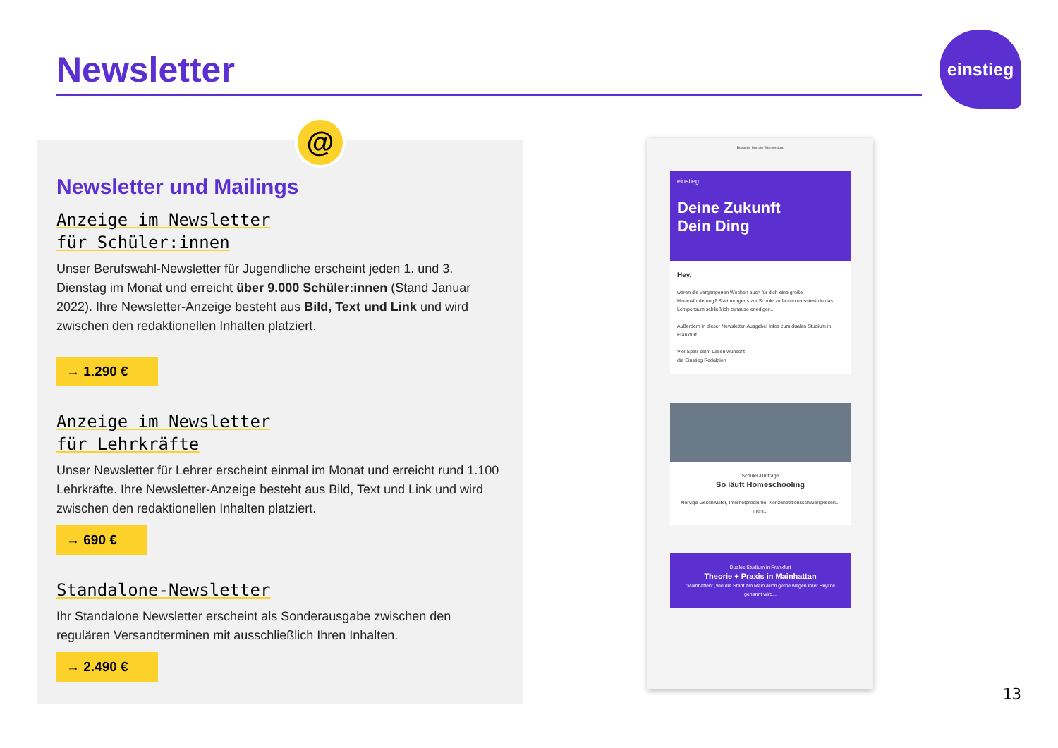Newsletter
einstieg
@
Newsletter und Mailings
Anzeige im Newsletter
für Schüler:innen
Unser Berufswahl-Newsletter für Jugendliche erscheint jeden 1. und 3. Dienstag im Monat und erreicht über 9.000 Schüler:innen (Stand Januar 2022). Ihre Newsletter-Anzeige besteht aus Bild, Text und Link und wird zwischen den redaktionellen Inhalten platziert.
→ 1.290 €
Anzeige im Newsletter
für Lehrkräfte
Unser Newsletter für Lehrer erscheint einmal im Monat und erreicht rund 1.100 Lehrkräfte. Ihre Newsletter-Anzeige besteht aus Bild, Text und Link und wird zwischen den redaktionellen Inhalten platziert.
→ 690 €
Standalone-Newsletter
Ihr Standalone Newsletter erscheint als Sonderausgabe zwischen den regulären Versandterminen mit ausschließlich Ihren Inhalten.
→ 2.490 €
Besuche hier die Webversion.
einstieg
Deine Zukunft
Dein Ding
Hey,
waren die vergangenen Wochen auch für dich eine große Herausforderung? Statt morgens zur Schule zu fahren musstest du das Lernpensum schließlich zuhause erledigen...
Außerdem in dieser Newsletter-Ausgabe: Infos zum dualen Studium in Frankfurt...
Viel Spaß beim Lesen wünscht
die Einstieg Redaktion
Schüler-Umfrage
So läuft Homeschooling
Nervige Geschwister, Internetprobleme, Konzentrationsschwierigkeiten...
mehr...
Duales Studium in Frankfurt
Theorie + Praxis in Mainhattan
"Mainhatten", wie die Stadt am Main auch gerne wegen ihrer Skyline genannt wird...
13